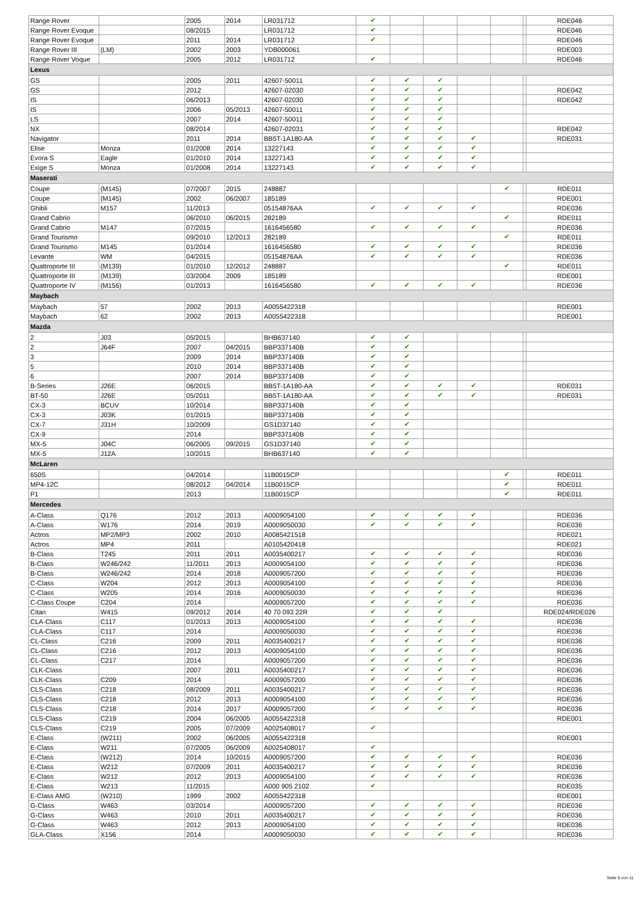| Range Rover | | 2005 | 2014 | LR031712 | ✔ | | | | | | RDE046 |
| Range Rover Evoque | | 08/2015 | | LR031712 | ✔ | | | | | | RDE046 |
| Range Rover Evoque | | 2011 | 2014 | LR031712 | ✔ | | | | | | RDE046 |
| Range Rover III | (LM) | 2002 | 2003 | YDB000061 | | | | | | | RDE003 |
| Range Rover Voque | | 2005 | 2012 | LR031712 | ✔ | | | | | | RDE046 |
| Lexus | | | | | | | | | | | |
| GS | | 2005 | 2011 | 42607-50011 | ✔ | ✔ | ✔ | | | | |
| GS | | 2012 | | 42607-02030 | ✔ | ✔ | ✔ | | | | RDE042 |
| IS | | 06/2013 | | 42607-02030 | ✔ | ✔ | ✔ | | | | RDE042 |
| IS | | 2006 | 05/2013 | 42607-50011 | ✔ | ✔ | ✔ | | | | |
| LS | | 2007 | 2014 | 42607-50011 | ✔ | ✔ | ✔ | | | | |
| NX | | 08/2014 | | 42607-02031 | ✔ | ✔ | ✔ | | | | RDE042 |
| Navigator | | 2011 | 2014 | BB5T-1A180-AA | ✔ | ✔ | ✔ | ✔ | | | RDE031 |
| Elise | Monza | 01/2008 | 2014 | 13227143 | ✔ | ✔ | ✔ | ✔ | | | |
| Evora S | Eagle | 01/2010 | 2014 | 13227143 | ✔ | ✔ | ✔ | ✔ | | | |
| Exige S | Monza | 01/2008 | 2014 | 13227143 | ✔ | ✔ | ✔ | ✔ | | | |
| Maserati | | | | | | | | | | | |
| Coupe | (M145) | 07/2007 | 2015 | 248887 | | | | | ✔ | | RDE011 |
| Coupe | (M145) | 2002 | 06/2007 | 185189 | | | | | | | RDE001 |
| Ghibli | M157 | 11/2013 | | 05154876AA | ✔ | ✔ | ✔ | ✔ | | | RDE036 |
| Grand Cabrio | | 06/2010 | 06/2015 | 282189 | | | | | ✔ | | RDE011 |
| Grand Cabrio | M147 | 07/2015 | | 1616456580 | ✔ | ✔ | ✔ | ✔ | | | RDE036 |
| Grand Tourismo | | 09/2010 | 12/2013 | 282189 | | | | | ✔ | | RDE011 |
| Grand Tourismo | M145 | 01/2014 | | 1616456580 | ✔ | ✔ | ✔ | ✔ | | | RDE036 |
| Levante | WM | 04/2015 | | 05154876AA | ✔ | ✔ | ✔ | ✔ | | | RDE036 |
| Quattroporte III | (M139) | 01/2010 | 12/2012 | 248887 | | | | | ✔ | | RDE011 |
| Quattroporte III | (M139) | 03/2004 | 2009 | 185189 | | | | | | | RDE001 |
| Quattroporte IV | (M156) | 01/2013 | | 1616456580 | ✔ | ✔ | ✔ | ✔ | | | RDE036 |
| Maybach | | | | | | | | | | | |
| Maybach | 57 | 2002 | 2013 | A0055422318 | | | | | | | RDE001 |
| Maybach | 62 | 2002 | 2013 | A0055422318 | | | | | | | RDE001 |
| Mazda | | | | | | | | | | | |
| 2 | J03 | 05/2015 | | BHB637140 | ✔ | ✔ | | | | | |
| 2 | J64F | 2007 | 04/2015 | BBP337140B | ✔ | ✔ | | | | | |
| 3 | | 2009 | 2014 | BBP337140B | ✔ | ✔ | | | | | |
| 5 | | 2010 | 2014 | BBP337140B | ✔ | ✔ | | | | | |
| 6 | | 2007 | 2014 | BBP337140B | ✔ | ✔ | | | | | |
| B-Series | J26E | 06/2015 | | BB5T-1A180-AA | ✔ | ✔ | ✔ | ✔ | | | RDE031 |
| BT-50 | J26E | 05/2011 | | BB5T-1A180-AA | ✔ | ✔ | ✔ | ✔ | | | RDE031 |
| CX-3 | BCUV | 10/2014 | | BBP337140B | ✔ | ✔ | | | | | |
| CX-3 | J03K | 01/2015 | | BBP337140B | ✔ | ✔ | | | | | |
| CX-7 | J31H | 10/2009 | | GS1D37140 | ✔ | ✔ | | | | | |
| CX-9 | | 2014 | | BBP337140B | ✔ | ✔ | | | | | |
| MX-5 | J04C | 06/2005 | 09/2015 | GS1D37140 | ✔ | ✔ | | | | | |
| MX-5 | J12A | 10/2015 | | BHB637140 | ✔ | ✔ | | | | | |
| McLaren | | | | | | | | | | | |
| 650S | | 04/2014 | | 11B0015CP | | | | | ✔ | | RDE011 |
| MP4-12C | | 08/2012 | 04/2014 | 11B0015CP | | | | | ✔ | | RDE011 |
| P1 | | 2013 | | 11B0015CP | | | | | ✔ | | RDE011 |
| Mercedes | | | | | | | | | | | |
| A-Class | Q176 | 2012 | 2013 | A0009054100 | ✔ | ✔ | ✔ | ✔ | | | RDE036 |
| A-Class | W176 | 2014 | 2019 | A0009050030 | ✔ | ✔ | ✔ | ✔ | | | RDE036 |
| Actros | MP2/MP3 | 2002 | 2010 | A0085421518 | | | | | | | RDE021 |
| Actros | MP4 | 2011 | | A0105420418 | | | | | | | RDE021 |
| B-Class | T245 | 2011 | 2011 | A0035400217 | ✔ | ✔ | ✔ | ✔ | | | RDE036 |
| B-Class | W246/242 | 11/2011 | 2013 | A0009054100 | ✔ | ✔ | ✔ | ✔ | | | RDE036 |
| B-Class | W246/242 | 2014 | 2018 | A0009057200 | ✔ | ✔ | ✔ | ✔ | | | RDE036 |
| C-Class | W204 | 2012 | 2013 | A0009054100 | ✔ | ✔ | ✔ | ✔ | | | RDE036 |
| C-Class | W205 | 2014 | 2016 | A0009050030 | ✔ | ✔ | ✔ | ✔ | | | RDE036 |
| C-Class Coupe | C204 | 2014 | | A0009057200 | ✔ | ✔ | ✔ | ✔ | | | RDE036 |
| Citan | W415 | 09/2012 | 2014 | 40 70 093 22R | ✔ | ✔ | ✔ | | | | RDE024/RDE026 |
| CLA-Class | C117 | 01/2013 | 2013 | A0009054100 | ✔ | ✔ | ✔ | ✔ | | | RDE036 |
| CLA-Class | C117 | 2014 | | A0009050030 | ✔ | ✔ | ✔ | ✔ | | | RDE036 |
| CL-Class | C216 | 2009 | 2011 | A0035400217 | ✔ | ✔ | ✔ | ✔ | | | RDE036 |
| CL-Class | C216 | 2012 | 2013 | A0009054100 | ✔ | ✔ | ✔ | ✔ | | | RDE036 |
| CL-Class | C217 | 2014 | | A0009057200 | ✔ | ✔ | ✔ | ✔ | | | RDE036 |
| CLK-Class | | 2007 | 2011 | A0035400217 | ✔ | ✔ | ✔ | ✔ | | | RDE036 |
| CLK-Class | C209 | 2014 | | A0009057200 | ✔ | ✔ | ✔ | ✔ | | | RDE036 |
| CLS-Class | C218 | 08/2009 | 2011 | A0035400217 | ✔ | ✔ | ✔ | ✔ | | | RDE036 |
| CLS-Class | C218 | 2012 | 2013 | A0009054100 | ✔ | ✔ | ✔ | ✔ | | | RDE036 |
| CLS-Class | C218 | 2014 | 2017 | A0009057200 | ✔ | ✔ | ✔ | ✔ | | | RDE036 |
| CLS-Class | C219 | 2004 | 06/2005 | A0055422318 | | | | | | | RDE001 |
| CLS-Class | C219 | 2005 | 07/2009 | A0025408017 | ✔ | | | | | | |
| E-Class | (W211) | 2002 | 06/2005 | A0055422318 | | | | | | | RDE001 |
| E-Class | W211 | 07/2005 | 06/2009 | A0025408017 | ✔ | | | | | | |
| E-Class | (W212) | 2014 | 10/2015 | A0009057200 | ✔ | ✔ | ✔ | ✔ | | | RDE036 |
| E-Class | W212 | 07/2009 | 2011 | A0035400217 | ✔ | ✔ | ✔ | ✔ | | | RDE036 |
| E-Class | W212 | 2012 | 2013 | A0009054100 | ✔ | ✔ | ✔ | ✔ | | | RDE036 |
| E-Class | W213 | 11/2015 | | A000 905 2102 | ✔ | | | | | | RDE035 |
| E-Class AMG | (W210) | 1999 | 2002 | A0055422318 | | | | | | | RDE001 |
| G-Class | W463 | 03/2014 | | A0009057200 | ✔ | ✔ | ✔ | ✔ | | | RDE036 |
| G-Class | W463 | 2010 | 2011 | A0035400217 | ✔ | ✔ | ✔ | ✔ | | | RDE036 |
| G-Class | W463 | 2012 | 2013 | A0009054100 | ✔ | ✔ | ✔ | ✔ | | | RDE036 |
| GLA-Class | X156 | 2014 | | A0009050030 | ✔ | ✔ | ✔ | ✔ | | | RDE036 |
Seite 6 von 11